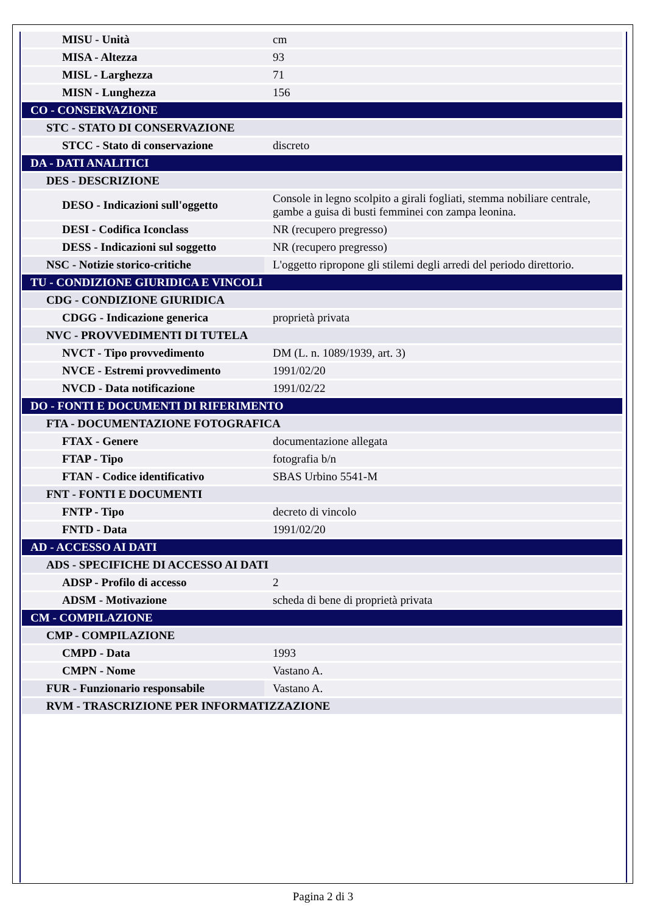| MISU - Unità | cm |
| MISA - Altezza | 93 |
| MISL - Larghezza | 71 |
| MISN - Lunghezza | 156 |
| CO - CONSERVAZIONE | |
| STC - STATO DI CONSERVAZIONE | |
| STCC - Stato di conservazione | discreto |
| DA - DATI ANALITICI | |
| DES - DESCRIZIONE | |
| DESO - Indicazioni sull'oggetto | Console in legno scolpito a girali fogliati, stemma nobiliare centrale, gambe a guisa di busti femminei con zampa leonina. |
| DESI - Codifica Iconclass | NR (recupero pregresso) |
| DESS - Indicazioni sul soggetto | NR (recupero pregresso) |
| NSC - Notizie storico-critiche | L'oggetto ripropone gli stilemi degli arredi del periodo direttorio. |
| TU - CONDIZIONE GIURIDICA E VINCOLI | |
| CDG - CONDIZIONE GIURIDICA | |
| CDGG - Indicazione generica | proprietà privata |
| NVC - PROVVEDIMENTI DI TUTELA | |
| NVCT - Tipo provvedimento | DM (L. n. 1089/1939, art. 3) |
| NVCE - Estremi provvedimento | 1991/02/20 |
| NVCD - Data notificazione | 1991/02/22 |
| DO - FONTI E DOCUMENTI DI RIFERIMENTO | |
| FTA - DOCUMENTAZIONE FOTOGRAFICA | |
| FTAX - Genere | documentazione allegata |
| FTAP - Tipo | fotografia b/n |
| FTAN - Codice identificativo | SBAS Urbino 5541-M |
| FNT - FONTI E DOCUMENTI | |
| FNTP - Tipo | decreto di vincolo |
| FNTD - Data | 1991/02/20 |
| AD - ACCESSO AI DATI | |
| ADS - SPECIFICHE DI ACCESSO AI DATI | |
| ADSP - Profilo di accesso | 2 |
| ADSM - Motivazione | scheda di bene di proprietà privata |
| CM - COMPILAZIONE | |
| CMP - COMPILAZIONE | |
| CMPD - Data | 1993 |
| CMPN - Nome | Vastano A. |
| FUR - Funzionario responsabile | Vastano A. |
| RVM - TRASCRIZIONE PER INFORMATIZZAZIONE | |
Pagina 2 di 3